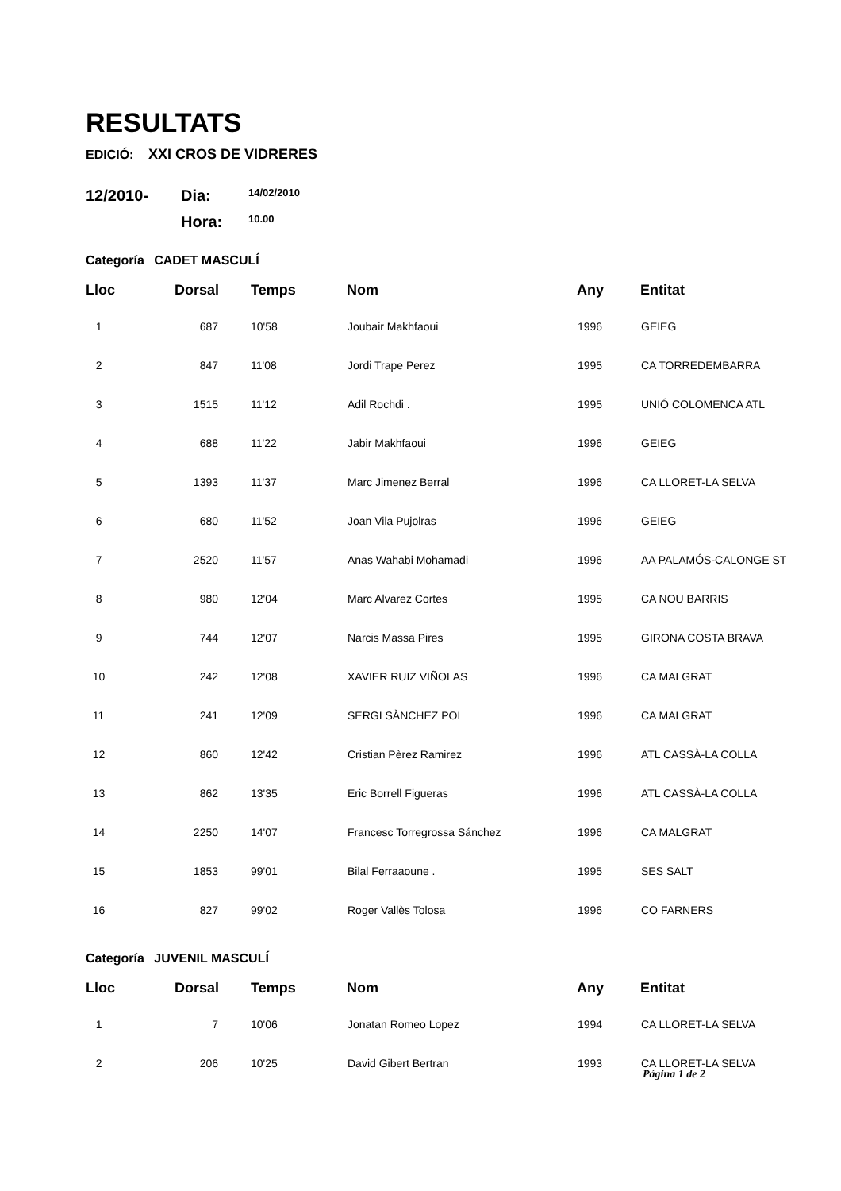RESULTATS
EDICIÓ: XXI CROS DE VIDRERES
12/2010-
Dia:
14/02/2010
Hora:
10.00
Categoría CADET MASCULÍ
| Lloc | Dorsal | Temps | Nom | Any | Entitat |
| --- | --- | --- | --- | --- | --- |
| 1 | 687 | 10'58 | Joubair Makhfaoui | 1996 | GEIEG |
| 2 | 847 | 11'08 | Jordi Trape Perez | 1995 | CA TORREDEMBARRA |
| 3 | 1515 | 11'12 | Adil Rochdi . | 1995 | UNIÓ COLOMENCA ATL |
| 4 | 688 | 11'22 | Jabir Makhfaoui | 1996 | GEIEG |
| 5 | 1393 | 11'37 | Marc Jimenez Berral | 1996 | CA LLORET-LA SELVA |
| 6 | 680 | 11'52 | Joan Vila Pujolras | 1996 | GEIEG |
| 7 | 2520 | 11'57 | Anas Wahabi Mohamadi | 1996 | AA PALAMÓS-CALONGE ST |
| 8 | 980 | 12'04 | Marc Alvarez Cortes | 1995 | CA NOU BARRIS |
| 9 | 744 | 12'07 | Narcis Massa Pires | 1995 | GIRONA COSTA BRAVA |
| 10 | 242 | 12'08 | XAVIER RUIZ VIÑOLAS | 1996 | CA MALGRAT |
| 11 | 241 | 12'09 | SERGI SÀNCHEZ POL | 1996 | CA MALGRAT |
| 12 | 860 | 12'42 | Cristian Pèrez Ramirez | 1996 | ATL CASSÀ-LA COLLA |
| 13 | 862 | 13'35 | Eric Borrell Figueras | 1996 | ATL CASSÀ-LA COLLA |
| 14 | 2250 | 14'07 | Francesc Torregrossa Sánchez | 1996 | CA MALGRAT |
| 15 | 1853 | 99'01 | Bilal Ferraaoune . | 1995 | SES SALT |
| 16 | 827 | 99'02 | Roger Vallès Tolosa | 1996 | CO FARNERS |
Categoría JUVENIL MASCULÍ
| Lloc | Dorsal | Temps | Nom | Any | Entitat |
| --- | --- | --- | --- | --- | --- |
| 1 | 7 | 10'06 | Jonatan Romeo Lopez | 1994 | CA LLORET-LA SELVA |
| 2 | 206 | 10'25 | David Gibert Bertran | 1993 | CA LLORET-LA SELVA |
Página 1 de 2